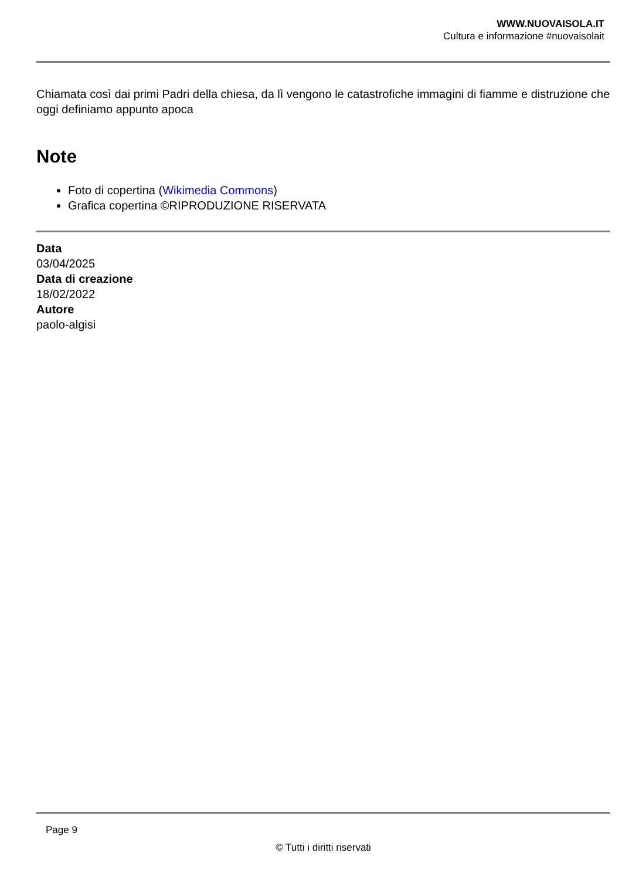WWW.NUOVAISOLA.IT
Cultura e informazione #nuovaisolait
Chiamata così dai primi Padri della chiesa, da lì vengono le catastrofiche immagini di fiamme e distruzione che oggi definiamo appunto apoca
Note
Foto di copertina (Wikimedia Commons)
Grafica copertina ©RIPRODUZIONE RISERVATA
Data
03/04/2025
Data di creazione
18/02/2022
Autore
paolo-algisi
Page 9
© Tutti i diritti riservati